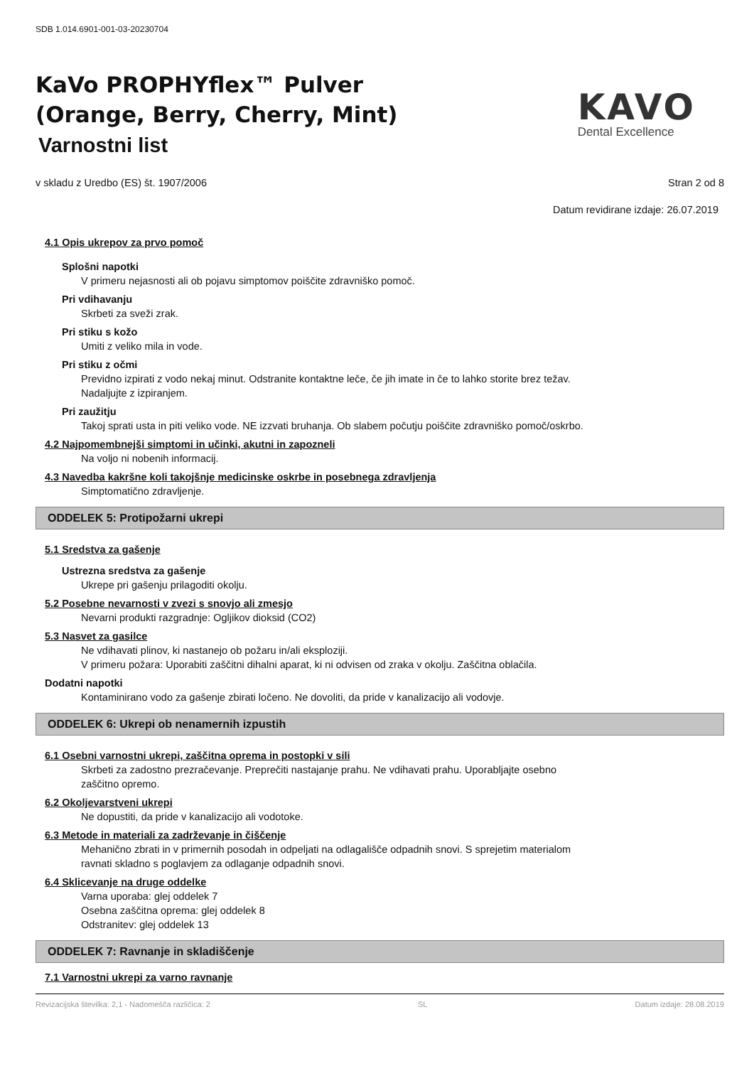SDB 1.014.6901-001-03-20230704
KaVo PROPHYflex™ Pulver
(Orange, Berry, Cherry, Mint)
Varnostni list
KAVO
Dental Excellence
v skladu z Uredbo (ES) št. 1907/2006 Stran 2 od 8
Datum revidirane izdaje: 26.07.2019
4.1 Opis ukrepov za prvo pomoč
Splošni napotki
V primeru nejasnosti ali ob pojavu simptomov poiščite zdravniško pomoč.
Pri vdihavanju
Skrbeti za sveži zrak.
Pri stiku s kožo
Umiti z veliko mila in vode.
Pri stiku z očmi
Previdno izpirati z vodo nekaj minut. Odstranite kontaktne leče, če jih imate in če to lahko storite brez težav.
Nadaljujte z izpiranjem.
Pri zaužitju
Takoj sprati usta in piti veliko vode. NE izzvati bruhanja. Ob slabem počutju poiščite zdravniško pomoč/oskrbo.
4.2 Najpomembnejši simptomi in učinki, akutni in zapozneli
Na voljo ni nobenih informacij.
4.3 Navedba kakršne koli takojšnje medicinske oskrbe in posebnega zdravljenja
Simptomatično zdravljenje.
ODDELEK 5: Protipožarni ukrepi
5.1 Sredstva za gašenje
Ustrezna sredstva za gašenje
Ukrepe pri gašenju prilagoditi okolju.
5.2 Posebne nevarnosti v zvezi s snovjo ali zmesjo
Nevarni produkti razgradnje: Ogljikov dioksid (CO2)
5.3 Nasvet za gasilce
Ne vdihavati plinov, ki nastanejo ob požaru in/ali eksploziji.
V primeru požara: Uporabiti zaščitni dihalni aparat, ki ni odvisen od zraka v okolju. Zaščitna oblačila.
Dodatni napotki
Kontaminirano vodo za gašenje zbirati ločeno. Ne dovoliti, da pride v kanalizacijo ali vodovje.
ODDELEK 6: Ukrepi ob nenamernih izpustih
6.1 Osebni varnostni ukrepi, zaščitna oprema in postopki v sili
Skrbeti za zadostno prezračevanje. Preprečiti nastajanje prahu. Ne vdihavati prahu. Uporabljajte osebno
zaščitno opremo.
6.2 Okoljevarstveni ukrepi
Ne dopustiti, da pride v kanalizacijo ali vodotoke.
6.3 Metode in materiali za zadrževanje in čiščenje
Mehanično zbrati in v primernih posodah in odpeljati na odlagališče odpadnih snovi. S sprejetim materialom
ravnati skladno s poglavjem za odlaganje odpadnih snovi.
6.4 Sklicevanje na druge oddelke
Varna uporaba: glej oddelek 7
Osebna zaščitna oprema: glej oddelek 8
Odstranitev: glej oddelek 13
ODDELEK 7: Ravnanje in skladiščenje
7.1 Varnostni ukrepi za varno ravnanje
Revizacijska številka: 2,1 - Nadomešča različica: 2 SL Datum izdaje: 28.08.2019